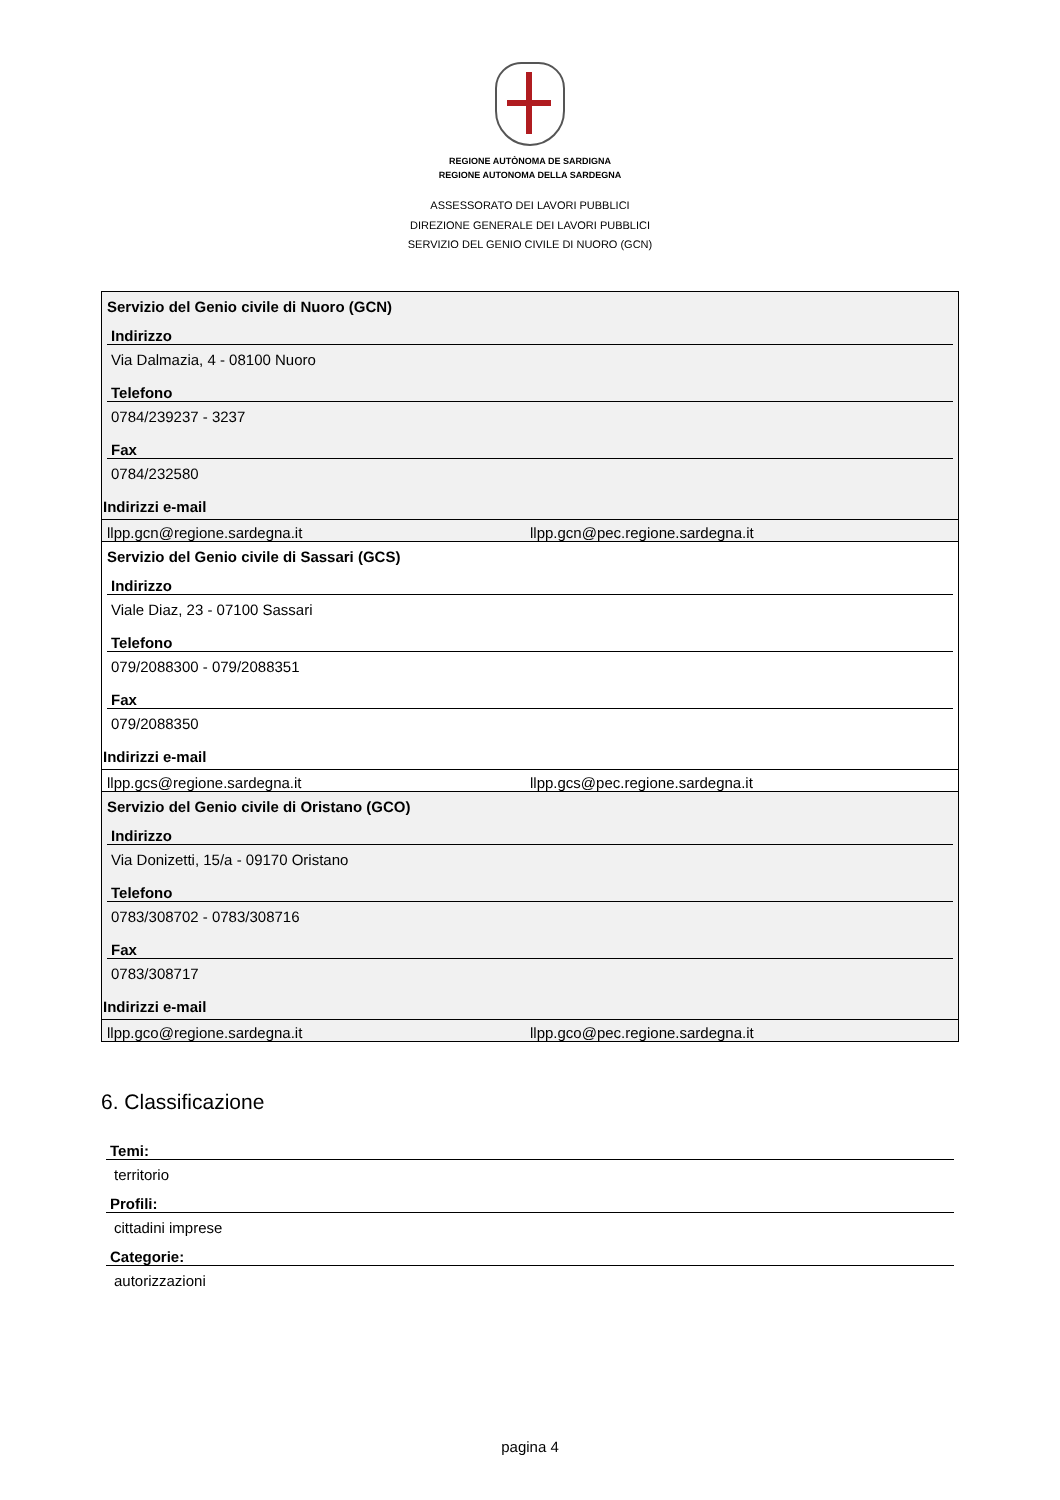REGIONE AUTÒNOMA DE SARDIGNA
REGIONE AUTONOMA DELLA SARDEGNA
ASSESSORATO DEI LAVORI PUBBLICI
DIREZIONE GENERALE DEI LAVORI PUBBLICI
SERVIZIO DEL GENIO CIVILE DI NUORO (GCN)
Servizio del Genio civile di Nuoro (GCN)
Indirizzo
Via Dalmazia, 4 - 08100 Nuoro
Telefono
0784/239237 - 3237
Fax
0784/232580
Indirizzi e-mail
llpp.gcn@regione.sardegna.it llpp.gcn@pec.regione.sardegna.it
Servizio del Genio civile di Sassari (GCS)
Indirizzo
Viale Diaz, 23 - 07100 Sassari
Telefono
079/2088300 - 079/2088351
Fax
079/2088350
Indirizzi e-mail
llpp.gcs@regione.sardegna.it llpp.gcs@pec.regione.sardegna.it
Servizio del Genio civile di Oristano (GCO)
Indirizzo
Via Donizetti, 15/a - 09170 Oristano
Telefono
0783/308702 - 0783/308716
Fax
0783/308717
Indirizzi e-mail
llpp.gco@regione.sardegna.it llpp.gco@pec.regione.sardegna.it
6. Classificazione
Temi:
territorio
Profili:
cittadini imprese
Categorie:
autorizzazioni
pagina 4